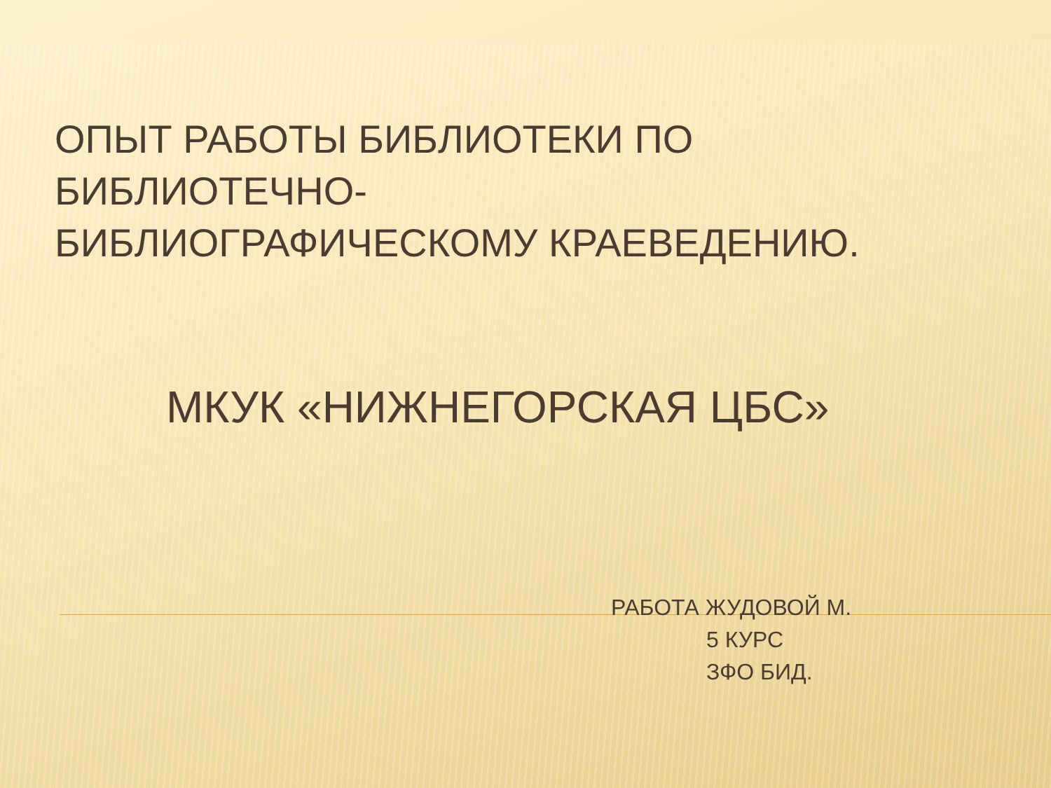ОПЫТ РАБОТЫ БИБЛИОТЕКИ ПО
БИБЛИОТЕЧНО-
БИБЛИОГРАФИЧЕСКОМУ КРАЕВЕДЕНИЮ.
МКУК «НИЖНЕГОРСКАЯ ЦБС»
РАБОТА ЖУДОВОЙ М.
5 КУРС
ЗФО БИД.